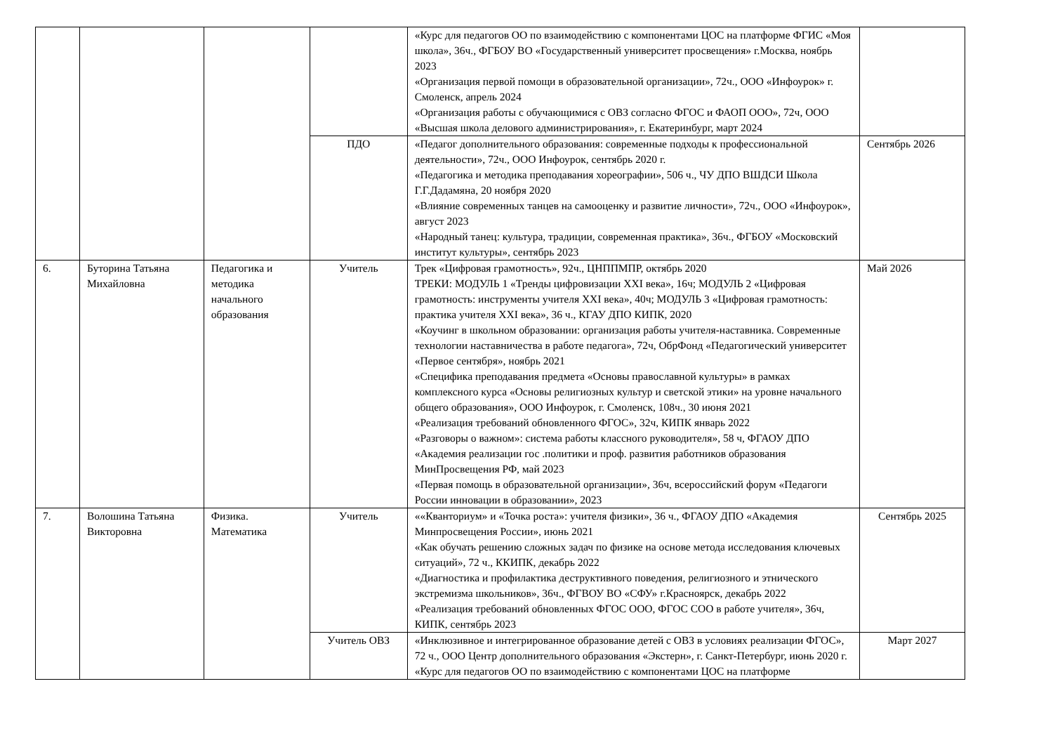| | | | | «Курс для педагогов ОО по взаимодействию с компонентами ЦОС на платформе ФГИС «Моя школа», 36ч., ФГБОУ ВО «Государственный университет просвещения» г.Москва, ноябрь 2023 «Организация первой помощи в образовательной организации», 72ч., ООО «Инфоурок» г. Смоленск, апрель 2024 «Организация работы с обучающимися с ОВЗ согласно ФГОС и ФАОП ООО», 72ч, ООО «Высшая школа делового администрирования», г. Екатеринбург, март 2024 | |
| | | | ПДО | «Педагог дополнительного образования: современные подходы к профессиональной деятельности», 72ч., ООО Инфоурок, сентябрь 2020 г. «Педагогика и методика преподавания хореографии», 506 ч., ЧУ ДПО ВШДСИ Школа Г.Г.Дадамяна, 20 ноября 2020 «Влияние современных танцев на самооценку и развитие личности», 72ч., ООО «Инфоурок», август 2023 «Народный танец: культура, традиции, современная практика», 36ч., ФГБОУ «Московский институт культуры», сентябрь 2023 | Сентябрь 2026 |
| 6. | Буторина Татьяна Михайловна | Педагогика и методика начального образования | Учитель | Трек «Цифровая грамотность», 92ч., ЦНППМПР, октябрь 2020 ТРЕКИ: МОДУЛЬ 1 «Тренды цифровизации XXI века», 16ч; МОДУЛЬ 2 «Цифровая грамотность: инструменты учителя XXI века», 40ч; МОДУЛЬ 3 «Цифровая грамотность: практика учителя XXI века», 36 ч., КГАУ ДПО КИПК, 2020 «Коучинг в школьном образовании: организация работы учителя-наставника. Современные технологии наставничества в работе педагога», 72ч, ОбрФонд «Педагогический университет «Первое сентября», ноябрь 2021 «Специфика преподавания предмета «Основы православной культуры» в рамках комплексного курса «Основы религиозных культур и светской этики» на уровне начального общего образования», ООО Инфоурок, г. Смоленск, 108ч., 30 июня 2021 «Реализация требований обновленного ФГОС», 32ч, КИПК январь 2022 «Разговоры о важном»: система работы классного руководителя», 58 ч, ФГАОУ ДПО «Академия реализации гос .политики и проф. развития работников образования МинПросвещения РФ, май 2023 «Первая помощь в образовательной организации», 36ч, всероссийский форум «Педагоги России инновации в образовании», 2023 | Май 2026 |
| 7. | Волошина Татьяна Викторовна | Физика. Математика | Учитель | ««Кванториум» и «Точка роста»: учителя физики», 36 ч., ФГАОУ ДПО «Академия Минпросвещения России», июнь 2021 «Как обучать решению сложных задач по физике на основе метода исследования ключевых ситуаций», 72 ч., ККИПК, декабрь 2022 «Диагностика и профилактика деструктивного поведения, религиозного и этнического экстремизма школьников», 36ч., ФГВОУ ВО «СФУ» г.Красноярск, декабрь 2022 «Реализация требований обновленных ФГОС ООО, ФГОС СОО в работе учителя», 36ч, КИПК, сентябрь 2023 | Сентябрь 2025 |
| | | | Учитель ОВЗ | «Инклюзивное и интегрированное образование детей с ОВЗ в условиях реализации ФГОС», 72 ч., ООО Центр дополнительного образования «Экстерн», г. Санкт-Петербург, июнь 2020 г. «Курс для педагогов ОО по взаимодействию с компонентами ЦОС на платформе | Март 2027 |